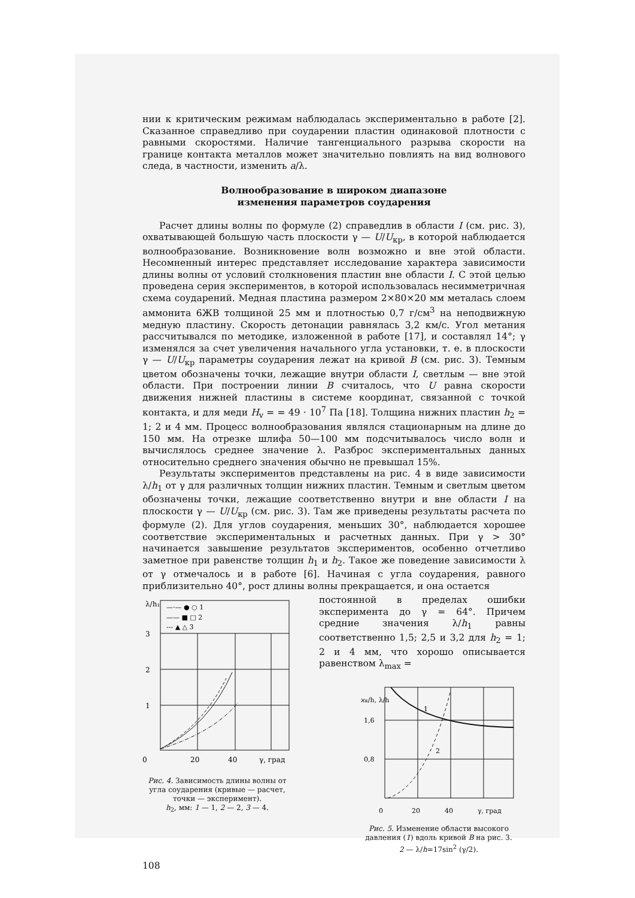нии к критическим режимам наблюдалась экспериментально в работе [2]. Сказанное справедливо при соударении пластин одинаковой плотности с равными скоростями. Наличие тангенциального разрыва скорости на границе контакта металлов может значительно повлиять на вид волнового следа, в частности, изменить a/λ.
Волнообразование в широком диапазоне
изменения параметров соударения
Расчет длины волны по формуле (2) справедлив в области I (см. рис. 3), охватывающей большую часть плоскости γ — U/U<sub>кр</sub>, в которой наблюдается волнообразование. Возникновение волн возможно и вне этой области. Несомненный интерес представляет исследование характера зависимости длины волны от условий столкновения пластин вне области I. С этой целью проведена серия экспериментов, в которой использовалась несимметричная схема соударений. Медная пластина размером 2×80×20 мм металась слоем аммонита 6ЖВ толщиной 25 мм и плотностью 0,7 г/см<sup>3</sup> на неподвижную медную пластину. Скорость детонации равнялась 3,2 км/с. Угол метания рассчитывался по методике, изложенной в работе [17], и составлял 14°; γ изменялся за счет увеличения начального угла установки, т. е. в плоскости γ — U/U<sub>кр</sub> параметры соударения лежат на кривой B (см. рис. 3). Темным цветом обозначены точки, лежащие внутри области I, светлым — вне этой области. При построении линии B считалось, что U равна скорости движения нижней пластины в системе координат, связанной с точкой контакта, и для меди H<sub>v</sub> = = 49 · 10<sup>7</sup> Па [18]. Толщина нижних пластин h<sub>2</sub> = 1; 2 и 4 мм. Процесс волнообразования являлся стационарным на длине до 150 мм. На отрезке шлифа 50—100 мм подсчитывалось число волн и вычислялось среднее значение λ. Разброс экспериментальных данных относительно среднего значения обычно не превышал 15%.
Результаты экспериментов представлены на рис. 4 в виде зависимости λ/h<sub>1</sub> от γ для различных толщин нижних пластин. Темным и светлым цветом обозначены точки, лежащие соответственно внутри и вне области I на плоскости γ — U/U<sub>кр</sub> (см. рис. 3). Там же приведены результаты расчета по формуле (2). Для углов соударения, меньших 30°, наблюдается хорошее соответствие экспериментальных и расчетных данных. При γ > 30° начинается завышение результатов экспериментов, особенно отчетливо заметное при равенстве толщин h<sub>1</sub> и h<sub>2</sub>. Такое же поведение зависимости λ от γ отмечалось и в работе [6]. Начиная с угла соударения, равного приблизительно 40°, рост длины волны прекращается, и она остается
λ/h₁
3
2
1
0
20
40
γ, град
—·— ● ○ 1
—— ■ □ 2
--- ▲ △ 3
Рис. 4. Зависимость длины волны от угла соударения (кривые — расчет, точки — эксперимент).
h<sub>2</sub>, мм: 1 — 1, 2 — 2, 3 — 4.
постоянной в пределах ошибки эксперимента до γ = 64°. Причем средние значения λ/h<sub>1</sub> равны соответственно 1,5; 2,5 и 3,2 для h<sub>2</sub> = 1; 2 и 4 мм, что хорошо описывается равенством λ<sub>max</sub> =
ϰк/h, λ/h
1,6
0,8
1
2
0
20
40
γ, град
Рис. 5. Изменение области высокого давления (1) вдоль кривой B на рис. 3.
2 — λ/h=17sin<sup>2</sup> (γ/2).
108